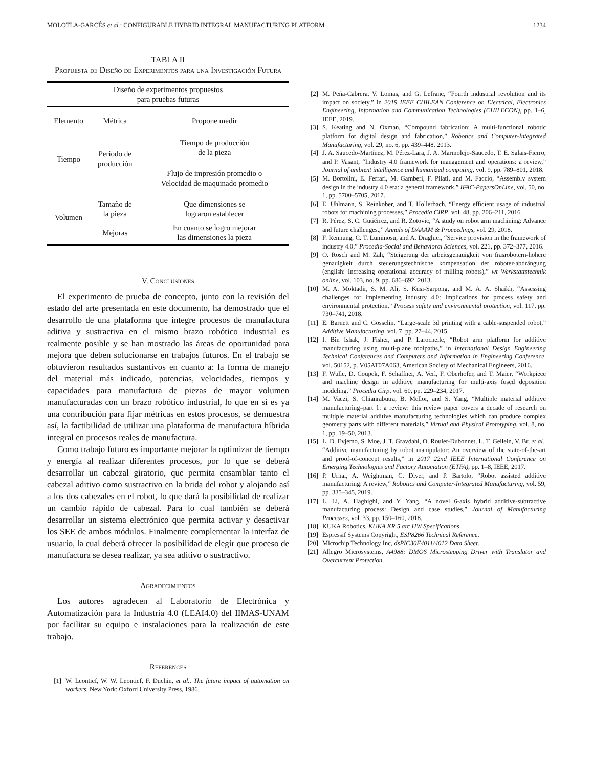MOLOTLA-GARCÉS et al.: CONFIGURABLE HYBRID INTEGRAL MANUFACTURING PLATFORM 1234
TABLA II
Propuesta de Diseño de Experimentos para una Investigación Futura
| Diseño de experimentos propuestos para pruebas futuras | | |
| --- | --- | --- |
| Elemento | Métrica | Propone medir |
| Tiempo | Periodo de producción | Tiempo de producción de la pieza |
| | | Flujo de impresión promedio o Velocidad de maquinado promedio |
| Volumen | Tamaño de la pieza | Que dimensiones se lograron establecer |
| | Mejoras | En cuanto se logro mejorar las dimensiones la pieza |
V. Conclusiones
El experimento de prueba de concepto, junto con la revisión del estado del arte presentada en este documento, ha demostrado que el desarrollo de una plataforma que integre procesos de manufactura aditiva y sustractiva en el mismo brazo robótico industrial es realmente posible y se han mostrado las áreas de oportunidad para mejora que deben solucionarse en trabajos futuros. En el trabajo se obtuvieron resultados sustantivos en cuanto a: la forma de manejo del material más indicado, potencias, velocidades, tiempos y capacidades para manufactura de piezas de mayor volumen manufacturadas con un brazo robótico industrial, lo que en sí es ya una contribución para fijar métricas en estos procesos, se demuestra así, la factibilidad de utilizar una plataforma de manufactura híbrida integral en procesos reales de manufactura.
Como trabajo futuro es importante mejorar la optimizar de tiempo y energía al realizar diferentes procesos, por lo que se deberá desarrollar un cabezal giratorio, que permita ensamblar tanto el cabezal aditivo como sustractivo en la brida del robot y alojando así a los dos cabezales en el robot, lo que dará la posibilidad de realizar un cambio rápido de cabezal. Para lo cual también se deberá desarrollar un sistema electrónico que permita activar y desactivar los SEE de ambos módulos. Finalmente complementar la interfaz de usuario, la cual deberá ofrecer la posibilidad de elegir que proceso de manufactura se desea realizar, ya sea aditivo o sustractivo.
Agradecimientos
Los autores agradecen al Laboratorio de Electrónica y Automatización para la Industria 4.0 (LEAI4.0) del IIMAS-UNAM por facilitar su equipo e instalaciones para la realización de este trabajo.
References
[1] W. Leontief, W. W. Leontief, F. Duchin, et al., The future impact of automation on workers. New York: Oxford University Press, 1986.
[2] M. Peña-Cabrera, V. Lomas, and G. Lefranc, “Fourth industrial revolution and its impact on society,” in 2019 IEEE CHILEAN Conference on Electrical, Electronics Engineering, Information and Communication Technologies (CHILECON), pp. 1–6, IEEE, 2019.
[3] S. Keating and N. Oxman, “Compound fabrication: A multi-functional robotic platform for digital design and fabrication,” Robotics and Computer-Integrated Manufacturing, vol. 29, no. 6, pp. 439–448, 2013.
[4] J. A. Saucedo-Martínez, M. Pérez-Lara, J. A. Marmolejo-Saucedo, T. E. Salais-Fierro, and P. Vasant, “Industry 4.0 framework for management and operations: a review,” Journal of ambient intelligence and humanized computing, vol. 9, pp. 789–801, 2018.
[5] M. Bortolini, E. Ferrari, M. Gamberi, F. Pilati, and M. Faccio, “Assembly system design in the industry 4.0 era: a general framework,” IFAC-PapersOnLine, vol. 50, no. 1, pp. 5700–5705, 2017.
[6] E. Uhlmann, S. Reinkober, and T. Hollerbach, “Energy efficient usage of industrial robots for machining processes,” Procedia CIRP, vol. 48, pp. 206–211, 2016.
[7] R. Pérez, S. C. Gutiérrez, and R. Zotovic, “A study on robot arm machining: Advance and future challenges.,” Annals of DAAAM & Proceedings, vol. 29, 2018.
[8] F. Rennung, C. T. Luminosu, and A. Draghici, “Service provision in the framework of industry 4.0,” Procedia-Social and Behavioral Sciences, vol. 221, pp. 372–377, 2016.
[9] O. Rösch and M. Zäh, “Steigerung der arbeitsgenauigkeit von fräsrobotern-höhere genauigkeit durch steuerungstechnische kompensation der roboter-abdrängung (english: Increasing operational accuracy of milling robots),” wt Werkstattstechnik online, vol. 103, no. 9, pp. 686–692, 2013.
[10] M. A. Moktadir, S. M. Ali, S. Kusi-Sarpong, and M. A. A. Shaikh, “Assessing challenges for implementing industry 4.0: Implications for process safety and environmental protection,” Process safety and environmental protection, vol. 117, pp. 730–741, 2018.
[11] E. Barnett and C. Gosselin, “Large-scale 3d printing with a cable-suspended robot,” Additive Manufacturing, vol. 7, pp. 27–44, 2015.
[12] I. Bin Ishak, J. Fisher, and P. Larochelle, “Robot arm platform for additive manufacturing using multi-plane toolpaths,” in International Design Engineering Technical Conferences and Computers and Information in Engineering Conference, vol. 50152, p. V05AT07A063, American Society of Mechanical Engineers, 2016.
[13] F. Wulle, D. Coupek, F. Schäffner, A. Verl, F. Oberhofer, and T. Maier, “Workpiece and machine design in additive manufacturing for multi-axis fused deposition modeling,” Procedia Cirp, vol. 60, pp. 229–234, 2017.
[14] M. Vaezi, S. Chianrabutra, B. Mellor, and S. Yang, “Multiple material additive manufacturing–part 1: a review: this review paper covers a decade of research on multiple material additive manufacturing technologies which can produce complex geometry parts with different materials,” Virtual and Physical Prototyping, vol. 8, no. 1, pp. 19–50, 2013.
[15] L. D. Evjemo, S. Moe, J. T. Gravdahl, O. Roulet-Dubonnet, L. T. Gellein, V. Br, et al., “Additive manufacturing by robot manipulator: An overview of the state-of-the-art and proof-of-concept results,” in 2017 22nd IEEE International Conference on Emerging Technologies and Factory Automation (ETFA), pp. 1–8, IEEE, 2017.
[16] P. Urhal, A. Weightman, C. Diver, and P. Bartolo, “Robot assisted additive manufacturing: A review,” Robotics and Computer-Integrated Manufacturing, vol. 59, pp. 335–345, 2019.
[17] L. Li, A. Haghighi, and Y. Yang, “A novel 6-axis hybrid additive-subtractive manufacturing process: Design and case studies,” Journal of Manufacturing Processes, vol. 33, pp. 150–160, 2018.
[18] KUKA Robotics, KUKA KR 5 arc HW Specifications.
[19] Espressif Systems Copyright, ESP8266 Technical Reference.
[20] Microchip Technology Inc, dsPIC30F4011/4012 Data Sheet.
[21] Allegro Microsystems, A4988: DMOS Microstepping Driver with Translator and Overcurrent Protection.